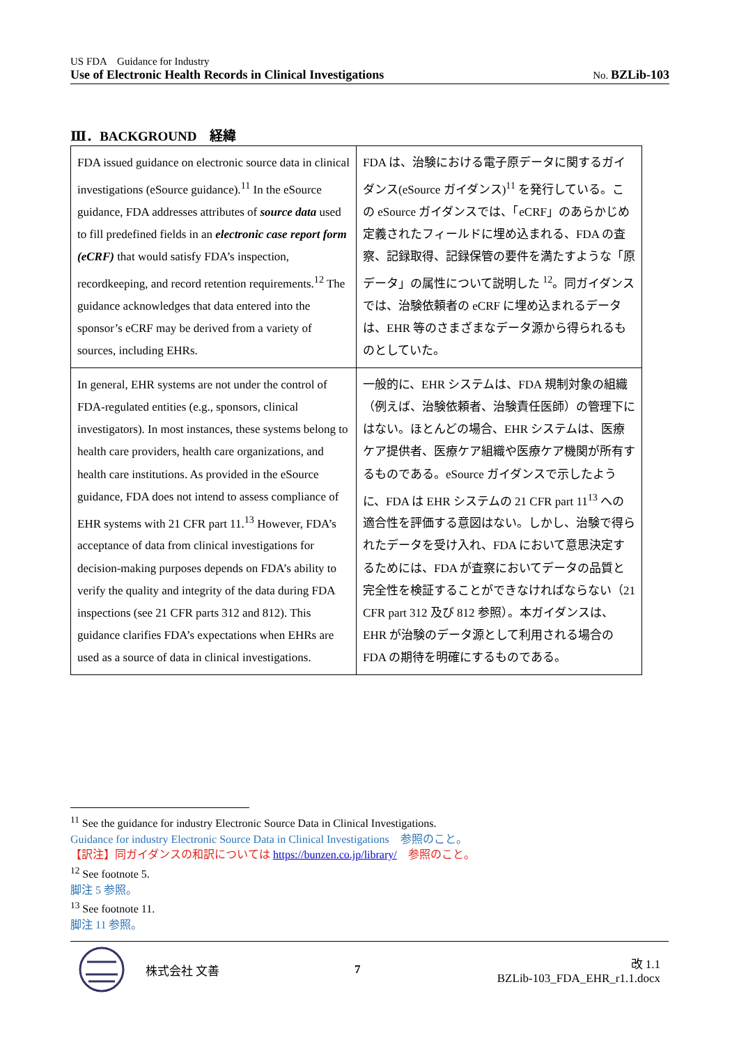US FDA　Guidance for Industry
Use of Electronic Health Records in Clinical Investigations No. BZLib-103
Ⅲ．BACKGROUND　経緯
| FDA issued guidance on electronic source data in clinical investigations (eSource guidance).<sup>11</sup> In the eSource guidance, FDA addresses attributes of source data used to fill predefined fields in an electronic case report form (eCRF) that would satisfy FDA’s inspection, recordkeeping, and record retention requirements.<sup>12</sup> The guidance acknowledges that data entered into the sponsor’s eCRF may be derived from a variety of sources, including EHRs. | FDA は、治験における電子原データに関するガイダンス(eSource ガイダンス)<sup>11</sup> を発行している。この eSource ガイダンスでは、「eCRF」のあらかじめ定義されたフィールドに埋め込まれる、FDA の査察、記録取得、記録保管の要件を満たすような「原データ」の属性について説明した <sup>12</sup>。同ガイダンスでは、治験依頼者の eCRF に埋め込まれるデータは、EHR 等のさまざまなデータ源から得られるものとしていた。 |
| In general, EHR systems are not under the control of FDA-regulated entities (e.g., sponsors, clinical investigators). In most instances, these systems belong to health care providers, health care organizations, and health care institutions. As provided in the eSource guidance, FDA does not intend to assess compliance of EHR systems with 21 CFR part 11.<sup>13</sup> However, FDA’s acceptance of data from clinical investigations for decision-making purposes depends on FDA’s ability to verify the quality and integrity of the data during FDA inspections (see 21 CFR parts 312 and 812). This guidance clarifies FDA’s expectations when EHRs are used as a source of data in clinical investigations. | 一般的に、EHR システムは、FDA 規制対象の組織（例えば、治験依頼者、治験責任医師）の管理下にはない。ほとんどの場合、EHR システムは、医療ケア提供者、医療ケア組織や医療ケア機関が所有するものである。eSource ガイダンスで示したように、FDA は EHR システムの 21 CFR part 11<sup>13</sup> への適合性を評価する意図はない。しかし、治験で得られたデータを受け入れ、FDA において意思決定するためには、FDA が査察においてデータの品質と完全性を検証することができなければならない（21 CFR part 312 及び 812 参照）。本ガイダンスは、EHR が治験のデータ源として利用される場合の FDA の期待を明確にするものである。 |
<sup>11</sup> See the guidance for industry Electronic Source Data in Clinical Investigations.
Guidance for industry Electronic Source Data in Clinical Investigations　参照のこと。
【訳注】同ガイダンスの和訳については https://bunzen.co.jp/library/　参照のこと。
<sup>12</sup> See footnote 5.
脚注 5 参照。
<sup>13</sup> See footnote 11.
脚注 11 参照。
株式会社 文善 7 改 1.1
BZLib-103_FDA_EHR_r1.1.docx